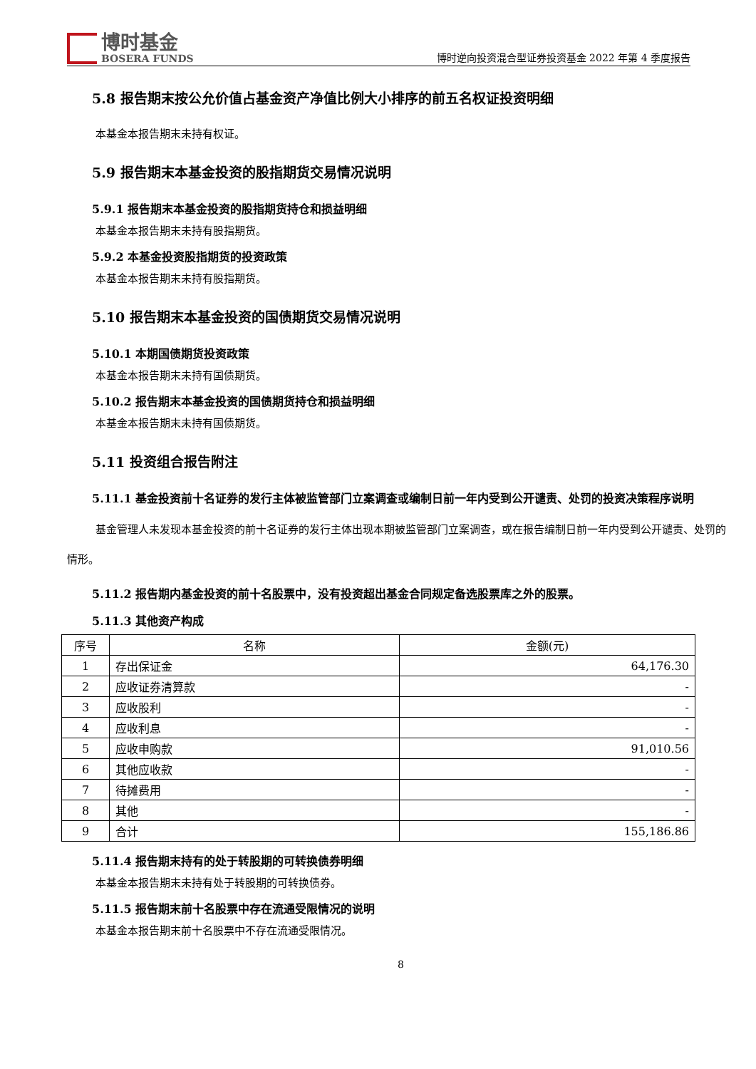博时基金
BOSERA FUNDS
博时逆向投资混合型证券投资基金 2022 年第 4 季度报告
5.8 报告期末按公允价值占基金资产净值比例大小排序的前五名权证投资明细
本基金本报告期末未持有权证。
5.9 报告期末本基金投资的股指期货交易情况说明
5.9.1 报告期末本基金投资的股指期货持仓和损益明细
本基金本报告期末未持有股指期货。
5.9.2 本基金投资股指期货的投资政策
本基金本报告期末未持有股指期货。
5.10 报告期末本基金投资的国债期货交易情况说明
5.10.1 本期国债期货投资政策
本基金本报告期末未持有国债期货。
5.10.2 报告期末本基金投资的国债期货持仓和损益明细
本基金本报告期末未持有国债期货。
5.11 投资组合报告附注
5.11.1 基金投资前十名证券的发行主体被监管部门立案调查或编制日前一年内受到公开谴责、处罚的投资决策程序说明
基金管理人未发现本基金投资的前十名证券的发行主体出现本期被监管部门立案调查，或在报告编制日前一年内受到公开谴责、处罚的情形。
5.11.2 报告期内基金投资的前十名股票中，没有投资超出基金合同规定备选股票库之外的股票。
5.11.3 其他资产构成
| 序号 | 名称 | 金额(元) |
| --- | --- | --- |
| 1 | 存出保证金 | 64,176.30 |
| 2 | 应收证券清算款 | - |
| 3 | 应收股利 | - |
| 4 | 应收利息 | - |
| 5 | 应收申购款 | 91,010.56 |
| 6 | 其他应收款 | - |
| 7 | 待摊费用 | - |
| 8 | 其他 | - |
| 9 | 合计 | 155,186.86 |
5.11.4 报告期末持有的处于转股期的可转换债券明细
本基金本报告期末未持有处于转股期的可转换债券。
5.11.5 报告期末前十名股票中存在流通受限情况的说明
本基金本报告期末前十名股票中不存在流通受限情况。
8